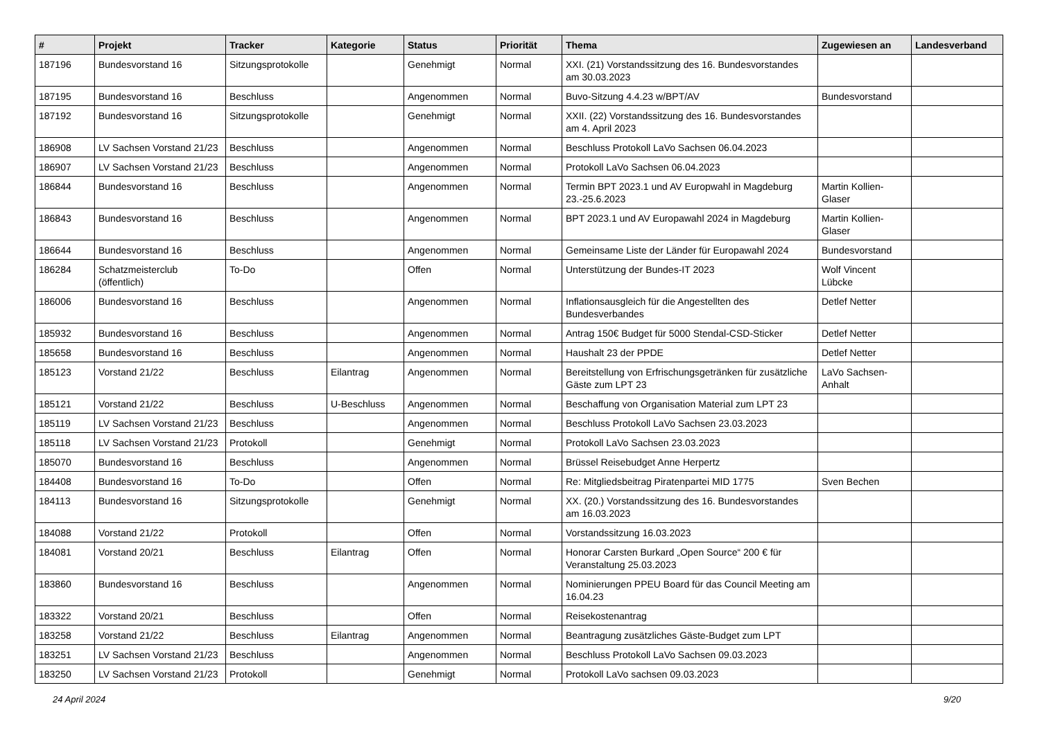| # | Projekt | Tracker | Kategorie | Status | Priorität | Thema | Zugewiesen an | Landesverband |
| --- | --- | --- | --- | --- | --- | --- | --- | --- |
| 187196 | Bundesvorstand 16 | Sitzungsprotokolle | | Genehmigt | Normal | XXI. (21) Vorstandssitzung des 16. Bundesvorstandes am 30.03.2023 | | |
| 187195 | Bundesvorstand 16 | Beschluss | | Angenommen | Normal | Buvo-Sitzung 4.4.23 w/BPT/AV | Bundesvorstand | |
| 187192 | Bundesvorstand 16 | Sitzungsprotokolle | | Genehmigt | Normal | XXII. (22) Vorstandssitzung des 16. Bundesvorstandes am 4. April 2023 | | |
| 186908 | LV Sachsen Vorstand 21/23 | Beschluss | | Angenommen | Normal | Beschluss Protokoll LaVo Sachsen 06.04.2023 | | |
| 186907 | LV Sachsen Vorstand 21/23 | Beschluss | | Angenommen | Normal | Protokoll LaVo Sachsen 06.04.2023 | | |
| 186844 | Bundesvorstand 16 | Beschluss | | Angenommen | Normal | Termin BPT 2023.1 und AV Europwahl in Magdeburg 23.-25.6.2023 | Martin Kollien-Glaser | |
| 186843 | Bundesvorstand 16 | Beschluss | | Angenommen | Normal | BPT 2023.1 und AV Europawahl 2024 in Magdeburg | Martin Kollien-Glaser | |
| 186644 | Bundesvorstand 16 | Beschluss | | Angenommen | Normal | Gemeinsame Liste der Länder für Europawahl 2024 | Bundesvorstand | |
| 186284 | Schatzmeisterclub (öffentlich) | To-Do | | Offen | Normal | Unterstützung der Bundes-IT 2023 | Wolf Vincent Lübcke | |
| 186006 | Bundesvorstand 16 | Beschluss | | Angenommen | Normal | Inflationsausgleich für die Angestellten des Bundesverbandes | Detlef Netter | |
| 185932 | Bundesvorstand 16 | Beschluss | | Angenommen | Normal | Antrag 150€ Budget für 5000 Stendal-CSD-Sticker | Detlef Netter | |
| 185658 | Bundesvorstand 16 | Beschluss | | Angenommen | Normal | Haushalt 23 der PPDE | Detlef Netter | |
| 185123 | Vorstand 21/22 | Beschluss | Eilantrag | Angenommen | Normal | Bereitstellung von Erfrischungsgetränken für zusätzliche Gäste zum LPT 23 | LaVo Sachsen-Anhalt | |
| 185121 | Vorstand 21/22 | Beschluss | U-Beschluss | Angenommen | Normal | Beschaffung von Organisation Material zum LPT 23 | | |
| 185119 | LV Sachsen Vorstand 21/23 | Beschluss | | Angenommen | Normal | Beschluss Protokoll LaVo Sachsen 23.03.2023 | | |
| 185118 | LV Sachsen Vorstand 21/23 | Protokoll | | Genehmigt | Normal | Protokoll LaVo Sachsen 23.03.2023 | | |
| 185070 | Bundesvorstand 16 | Beschluss | | Angenommen | Normal | Brüssel Reisebudget Anne Herpertz | | |
| 184408 | Bundesvorstand 16 | To-Do | | Offen | Normal | Re: Mitgliedsbeitrag Piratenpartei MID 1775 | Sven Bechen | |
| 184113 | Bundesvorstand 16 | Sitzungsprotokolle | | Genehmigt | Normal | XX. (20.) Vorstandssitzung des 16. Bundesvorstandes am 16.03.2023 | | |
| 184088 | Vorstand 21/22 | Protokoll | | Offen | Normal | Vorstandssitzung 16.03.2023 | | |
| 184081 | Vorstand 20/21 | Beschluss | Eilantrag | Offen | Normal | Honorar Carsten Burkard „Open Source“ 200 € für Veranstaltung 25.03.2023 | | |
| 183860 | Bundesvorstand 16 | Beschluss | | Angenommen | Normal | Nominierungen PPEU Board für das Council Meeting am 16.04.23 | | |
| 183322 | Vorstand 20/21 | Beschluss | | Offen | Normal | Reisekostenantrag | | |
| 183258 | Vorstand 21/22 | Beschluss | Eilantrag | Angenommen | Normal | Beantragung zusätzliches Gäste-Budget zum LPT | | |
| 183251 | LV Sachsen Vorstand 21/23 | Beschluss | | Angenommen | Normal | Beschluss Protokoll LaVo Sachsen 09.03.2023 | | |
| 183250 | LV Sachsen Vorstand 21/23 | Protokoll | | Genehmigt | Normal | Protokoll LaVo sachsen 09.03.2023 | | |
24 April 2024 9/20